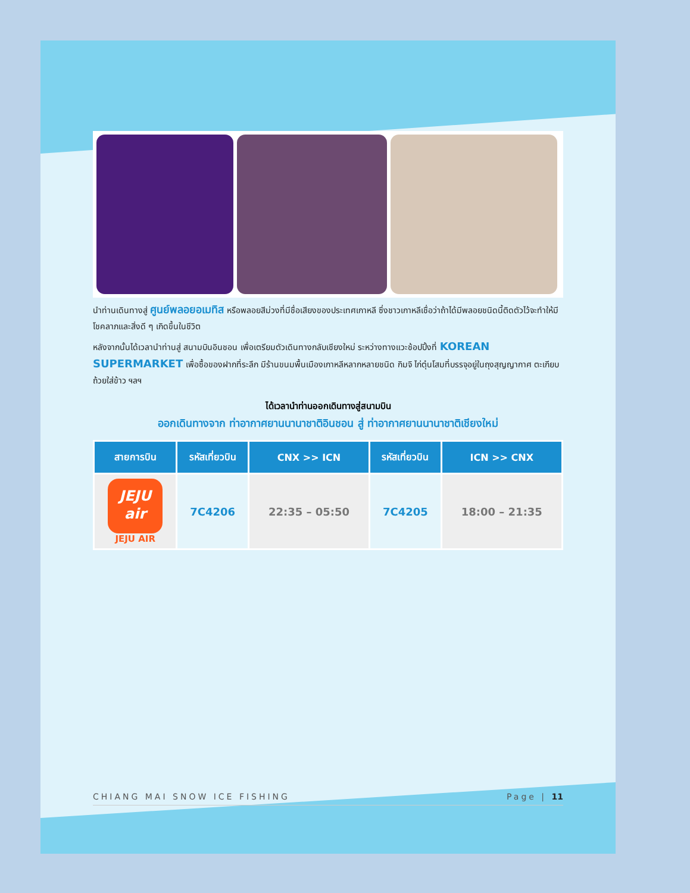นำท่านเดินทางสู่ ศูนย์พลอยอเมทิส หรือพลอยสีม่วงที่มีชื่อเสียงของประเทศเกาหลี ซึ่งชาวเกาหลีเชื่อว่าถ้าได้มีพลอยชนิดนี้ติดตัวไว้จะทำให้มีโชคลาภและสิ่งดี ๆ เกิดขึ้นในชีวิต
หลังจากนั้นได้เวลานำท่านสู่ สนามบินอินชอน เพื่อเตรียมตัวเดินทางกลับเชียงใหม่ ระหว่างทางแวะช้อปปิ้งที่ KOREAN SUPERMARKET เพื่อซื้อของฝากที่ระลึก มีร้านขนมพื้นเมืองเกาหลีหลากหลายชนิด กิมจิ ไก่ตุ๋นโสมที่บรรจุอยู่ในถุงสุญญากาศ ตะเกียบ ถ้วยใส่ข้าว ฯลฯ
ได้เวลานำท่านออกเดินทางสู่สนามบิน
ออกเดินทางจาก ท่าอากาศยานนานาชาติอินชอน สู่ ท่าอากาศยานนานาชาติเชียงใหม่
| สายการบิน | รหัสเที่ยวบิน | CNX >> ICN | รหัสเที่ยวบิน | ICN >> CNX |
| --- | --- | --- | --- | --- |
| JEJU air JEJU AIR | 7C4206 | 22:35 – 05:50 | 7C4205 | 18:00 – 21:35 |
CHIANG MAI SNOW ICE FISHING Page | 11